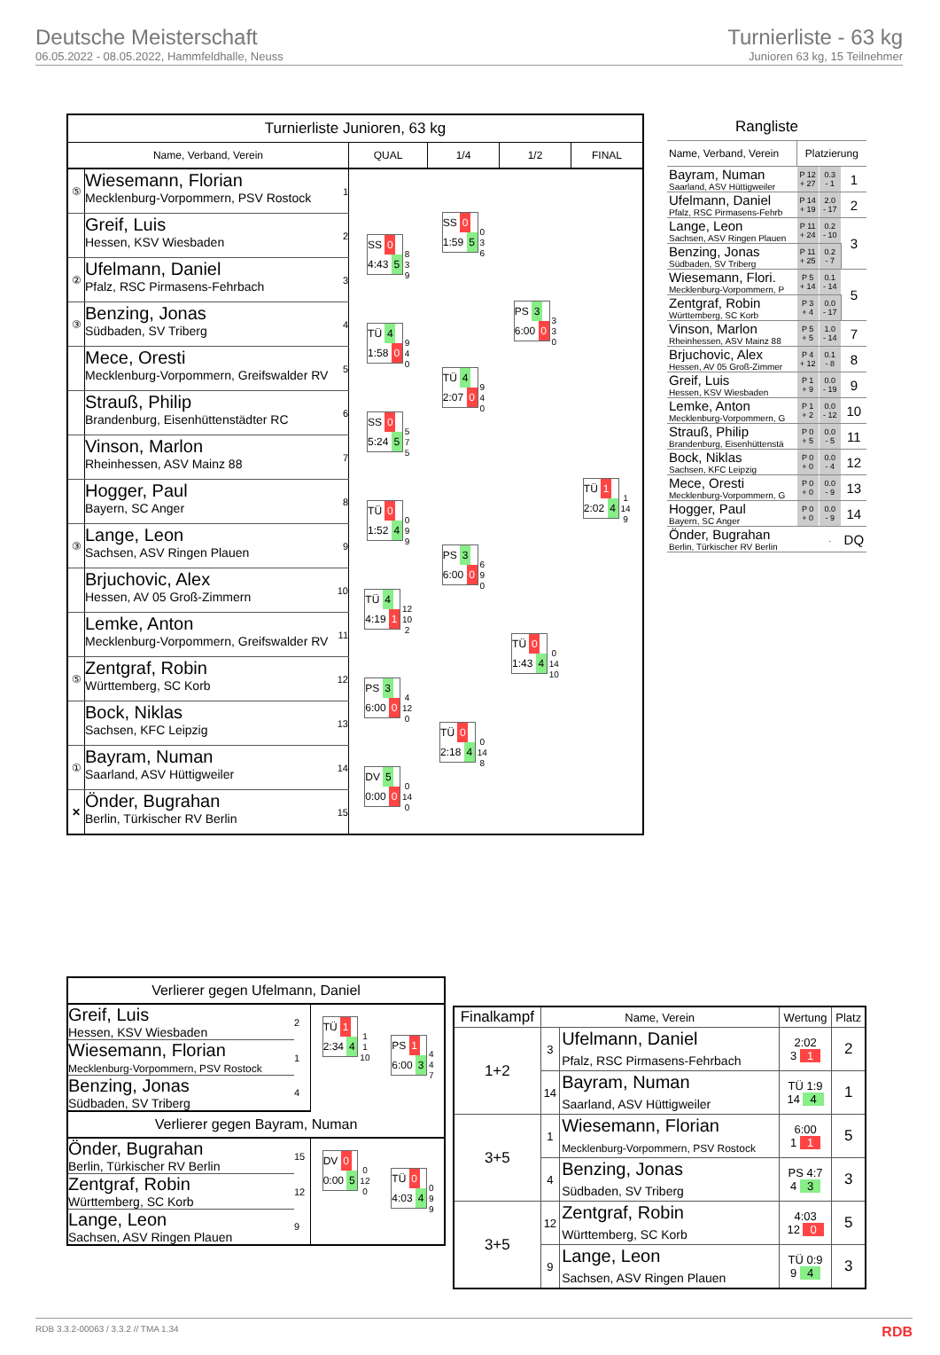Deutsche Meisterschaft
06.05.2022 - 08.05.2022, Hammfeldhalle, Neuss
Turnierliste - 63 kg
Junioren 63 kg, 15 Teilnehmer
| Turnierliste Junioren, 63 kg | | | | | | |
| Name, Verband, Verein | | | QUAL | 1/4 | 1/2 | FINAL |
| ⑤ | Wiesemann, Florian Mecklenburg-Vorpommern, PSV Rostock | 1 | | SS 0 1:59 5 0 3 6 | PS 3 6:00 0 3 3 0 | TÜ 1 2:02 4 1 14 9 |
| | Greif, Luis Hessen, KSV Wiesbaden | 2 | SS 0 4:43 5 8 3 9 | | | |
| ② | Ufelmann, Daniel Pfalz, RSC Pirmasens-Fehrbach | 3 | | | | |
| ③ | Benzing, Jonas Südbaden, SV Triberg | 4 | TÜ 4 1:58 0 9 4 0 | TÜ 4 2:07 0 9 4 0 | | |
| | Mece, Oresti Mecklenburg-Vorpommern, Greifswalder RV | 5 | | | | |
| | Strauß, Philip Brandenburg, Eisenhüttenstädter RC | 6 | SS 0 5:24 5 5 7 5 | | | |
| | Vinson, Marlon Rheinhessen, ASV Mainz 88 | 7 | | | | |
| | Hogger, Paul Bayern, SC Anger | 8 | TÜ 0 1:52 4 0 9 9 | PS 3 6:00 0 6 9 0 | TÜ 0 1:43 4 0 14 10 | |
| ③ | Lange, Leon Sachsen, ASV Ringen Plauen | 9 | | | | |
| | Brjuchovic, Alex Hessen, AV 05 Groß-Zimmern | 10 | TÜ 4 4:19 1 12 10 2 | | | |
| | Lemke, Anton Mecklenburg-Vorpommern, Greifswalder RV | 11 | | | | |
| ⑤ | Zentgraf, Robin Württemberg, SC Korb | 12 | PS 3 6:00 0 4 12 0 | TÜ 0 2:18 4 0 14 8 | | |
| | Bock, Niklas Sachsen, KFC Leipzig | 13 | | | | |
| ① | Bayram, Numan Saarland, ASV Hüttigweiler | 14 | DV 5 0:00 0 0 14 0 | | | |
| ✕ | Önder, Bugrahan Berlin, Türkischer RV Berlin | 15 | | | | |
| Rangliste | | | |
| Name, Verband, Verein | Platzierung | | |
| Bayram, Numan Saarland, ASV Hüttigweiler | P 12 + 27 | 0.3 - 1 | 1 |
| Ufelmann, Daniel Pfalz, RSC Pirmasens-Fehrb | P 14 + 19 | 2.0 - 17 | 2 |
| Lange, Leon Sachsen, ASV Ringen Plauen | P 11 + 24 | 0.2 - 10 | 3 |
| Benzing, Jonas Südbaden, SV Triberg | P 11 + 25 | 0.2 - 7 | |
| Wiesemann, Flori. Mecklenburg-Vorpommern, P | P 5 + 14 | 0.1 - 14 | 5 |
| Zentgraf, Robin Württemberg, SC Korb | P 3 + 4 | 0.0 - 17 | |
| Vinson, Marlon Rheinhessen, ASV Mainz 88 | P 5 + 5 | 1.0 - 14 | 7 |
| Brjuchovic, Alex Hessen, AV 05 Groß-Zimmer | P 4 + 12 | 0.1 - 8 | 8 |
| Greif, Luis Hessen, KSV Wiesbaden | P 1 + 9 | 0.0 - 19 | 9 |
| Lemke, Anton Mecklenburg-Vorpommern, G | P 1 + 2 | 0.0 - 12 | 10 |
| Strauß, Philip Brandenburg, Eisenhüttenstä | P 0 + 5 | 0.0 - 5 | 11 |
| Bock, Niklas Sachsen, KFC Leipzig | P 0 + 0 | 0.0 - 4 | 12 |
| Mece, Oresti Mecklenburg-Vorpommern, G | P 0 + 0 | 0.0 - 9 | 13 |
| Hogger, Paul Bayern, SC Anger | P 0 + 0 | 0.0 - 9 | 14 |
| Önder, Bugrahan Berlin, Türkischer RV Berlin | | . | DQ |
| Verlierer gegen Ufelmann, Daniel | | | |
| Greif, Luis Hessen, KSV Wiesbaden | 2 | TÜ 1 2:34 4 1 1 10 | PS 1 6:00 3 4 4 7 |
| Wiesemann, Florian Mecklenburg-Vorpommern, PSV Rostock | 1 | | |
| Benzing, Jonas Südbaden, SV Triberg | 4 | | |
| Verlierer gegen Bayram, Numan | | | |
| Önder, Bugrahan Berlin, Türkischer RV Berlin | 15 | DV 0 0:00 5 0 12 0 | TÜ 0 4:03 4 0 9 9 |
| Zentgraf, Robin Württemberg, SC Korb | 12 | | |
| Lange, Leon Sachsen, ASV Ringen Plauen | 9 | | |
| Finalkampf | Name, Verein | | Wertung | Platz |
| --- | --- | --- | --- | --- |
| 1+2 | 3 | Ufelmann, Daniel Pfalz, RSC Pirmasens-Fehrbach | 2:02 3 1 | 2 |
| | 14 | Bayram, Numan Saarland, ASV Hüttigweiler | TÜ 1:9 14 4 | 1 |
| 3+5 | 1 | Wiesemann, Florian Mecklenburg-Vorpommern, PSV Rostock | 6:00 1 1 | 5 |
| | 4 | Benzing, Jonas Südbaden, SV Triberg | PS 4:7 4 3 | 3 |
| 3+5 | 12 | Zentgraf, Robin Württemberg, SC Korb | 4:03 12 0 | 5 |
| | 9 | Lange, Leon Sachsen, ASV Ringen Plauen | TÜ 0:9 9 4 | 3 |
RDB 3.3.2-00063 / 3.3.2 // TMA 1.34 RDB